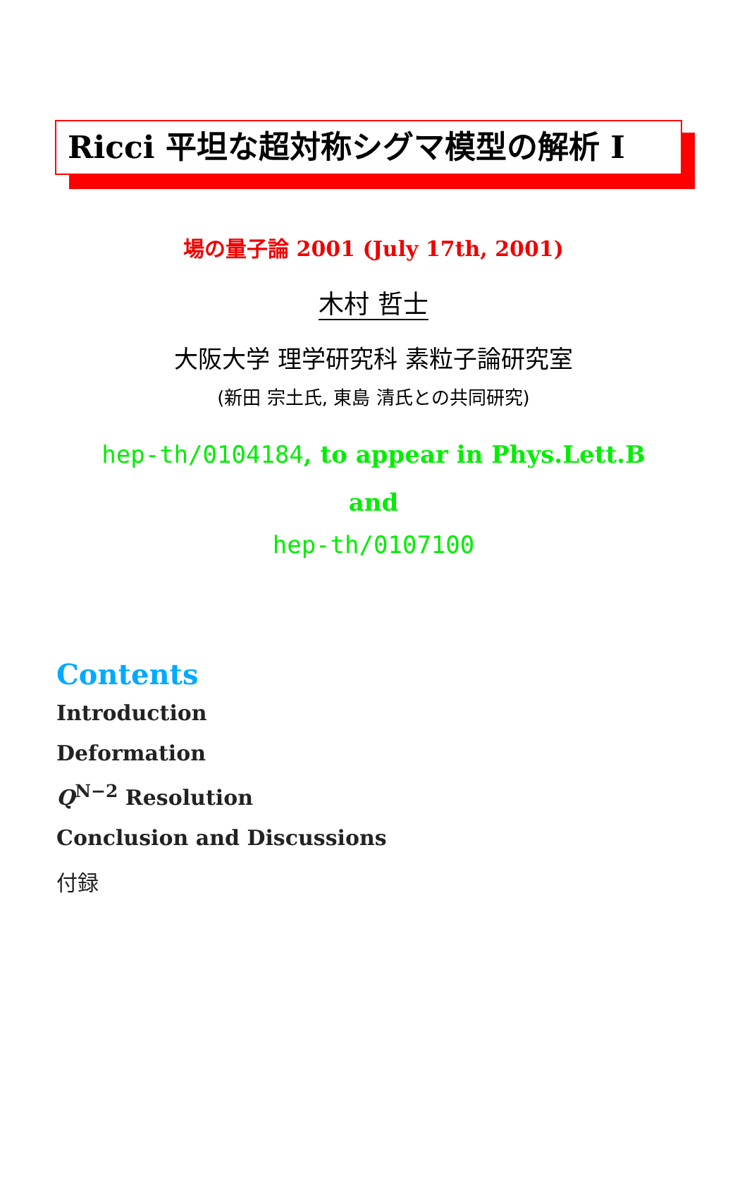Ricci 平坦な超対称シグマ模型の解析 I
場の量子論 2001 (July 17th, 2001)
木村 哲士
大阪大学 理学研究科 素粒子論研究室
(新田 宗土氏, 東島 清氏との共同研究)
hep-th/0104184, to appear in Phys.Lett.B
and
hep-th/0107100
Contents
Introduction
Deformation
Q<sup>N−2</sup> Resolution
Conclusion and Discussions
付録